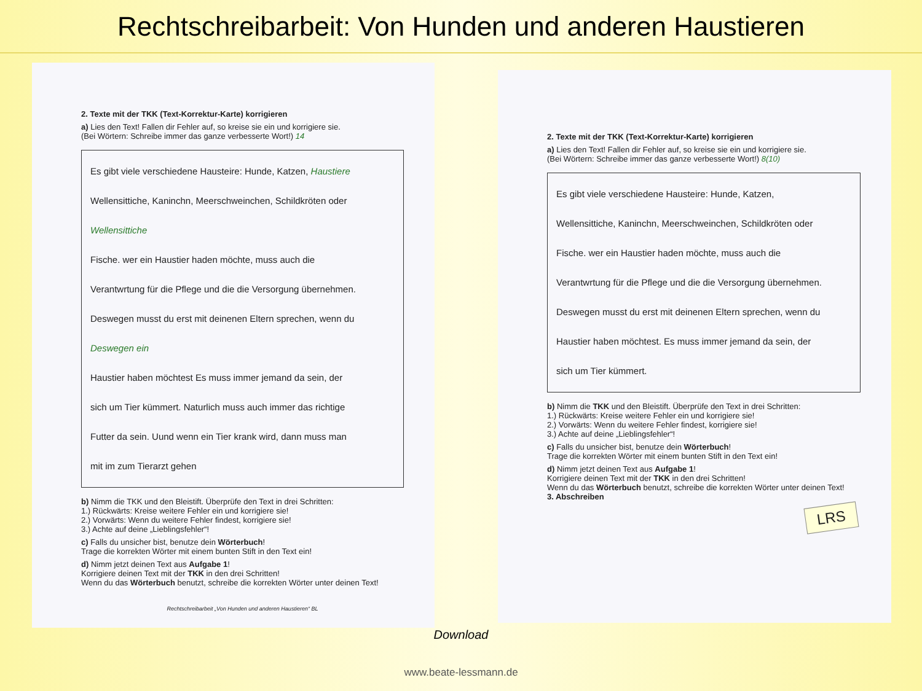Rechtschreibarbeit: Von Hunden und anderen Haustieren
2. Texte mit der TKK (Text-Korrektur-Karte) korrigieren
a) Lies den Text! Fallen dir Fehler auf, so kreise sie ein und korrigiere sie.
(Bei Wörtern: Schreibe immer das ganze verbesserte Wort!) 14
Es gibt viele verschiedene Hausteire: Hunde, Katzen, Haustiere
Wellensittiche, Kaninchn, Meerschweinchen, Schildkröten oder Wellensittiche
Fische. wer ein Haustier haden möchte, muss auch die
Verantwrtung für die Pflege und die die Versorgung übernehmen.
Deswegen musst du erst mit deinenen Eltern sprechen, wenn du Deswegen ein
Haustier haben möchtest Es muss immer jemand da sein, der
sich um Tier kümmert. Naturlich muss auch immer das richtige
Futter da sein. Uund wenn ein Tier krank wird, dann muss man
mit im zum Tierarzt gehen
b) Nimm die TKK und den Bleistift. Überprüfe den Text in drei Schritten:
1.) Rückwärts: Kreise weitere Fehler ein und korrigiere sie!
2.) Vorwärts: Wenn du weitere Fehler findest, korrigiere sie!
3.) Achte auf deine „Lieblingsfehler“!
c) Falls du unsicher bist, benutze dein Wörterbuch!
Trage die korrekten Wörter mit einem bunten Stift in den Text ein!
d) Nimm jetzt deinen Text aus Aufgabe 1!
Korrigiere deinen Text mit der TKK in den drei Schritten!
Wenn du das Wörterbuch benutzt, schreibe die korrekten Wörter unter deinen Text!
Rechtschreibarbeit „Von Hunden und anderen Haustieren“ BL
2. Texte mit der TKK (Text-Korrektur-Karte) korrigieren
a) Lies den Text! Fallen dir Fehler auf, so kreise sie ein und korrigiere sie.
(Bei Wörtern: Schreibe immer das ganze verbesserte Wort!) 8(10)
Es gibt viele verschiedene Hausteire: Hunde, Katzen,
Wellensittiche, Kaninchn, Meerschweinchen, Schildkröten oder
Fische. wer ein Haustier haden möchte, muss auch die
Verantwrtung für die Pflege und die die Versorgung übernehmen.
Deswegen musst du erst mit deinenen Eltern sprechen, wenn du
Haustier haben möchtest. Es muss immer jemand da sein, der
sich um Tier kümmert.
b) Nimm die TKK und den Bleistift. Überprüfe den Text in drei Schritten:
1.) Rückwärts: Kreise weitere Fehler ein und korrigiere sie!
2.) Vorwärts: Wenn du weitere Fehler findest, korrigiere sie!
3.) Achte auf deine „Lieblingsfehler“!
c) Falls du unsicher bist, benutze dein Wörterbuch!
Trage die korrekten Wörter mit einem bunten Stift in den Text ein!
d) Nimm jetzt deinen Text aus Aufgabe 1!
Korrigiere deinen Text mit der TKK in den drei Schritten!
Wenn du das Wörterbuch benutzt, schreibe die korrekten Wörter unter deinen Text!
3. Abschreiben
LRS
Download
www.beate-lessmann.de